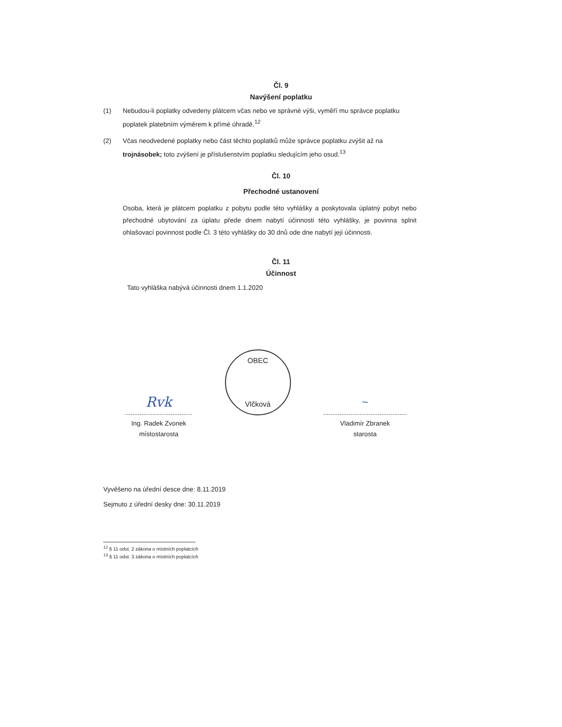Čl. 9
Navýšení poplatku
(1) Nebudou-li poplatky odvedeny plátcem včas nebo ve správné výši, vyměří mu správce poplatku poplatek platebním výměrem k přímé úhradě.<sup>12</sup>
(2) Včas neodvedené poplatky nebo část těchto poplatků může správce poplatku zvýšit až na trojnásobek; toto zvýšení je příslušenstvím poplatku sledujícím jeho osud.<sup>13</sup>
Čl. 10
Přechodné ustanovení
Osoba, která je plátcem poplatku z pobytu podle této vyhlášky a poskytovala úplatný pobyt nebo přechodné ubytování za úplatu přede dnem nabytí účinnosti této vyhlášky, je povinna splnit ohlašovací povinnost podle Čl. 3 této vyhlášky do 30 dnů ode dne nabytí její účinnosti.
Čl. 11
Účinnost
Tato vyhláška nabývá účinnosti dnem 1.1.2020
Rvk
.....................................
Ing. Radek Zvonek
místostarosta
OBEC
Vlčková
~
..............................................
Vladimír Zbranek
starosta
Vyvěšeno na úřední desce dne: 8.11.2019
Sejmuto z úřední desky dne: 30.11.2019
<sup>12</sup> § 11 odst. 2 zákona o místních poplatcích
<sup>13</sup> § 11 odst. 3 zákona o místních poplatcích